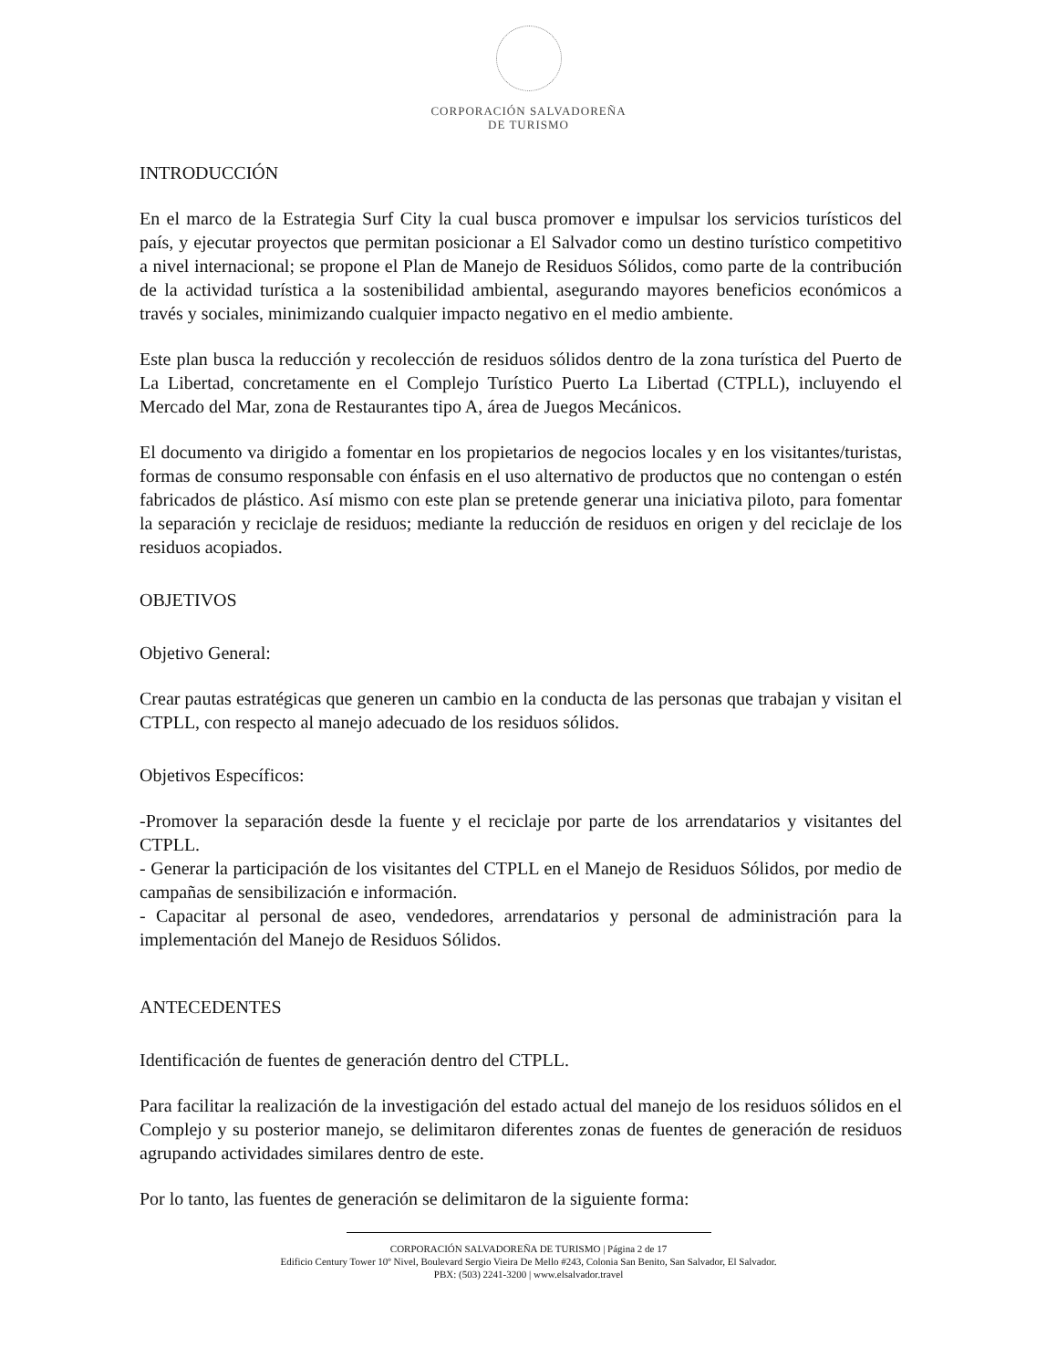CORPORACIÓN SALVADOREÑA
DE TURISMO
INTRODUCCIÓN
En el marco de la Estrategia Surf City la cual busca promover e impulsar los servicios turísticos del país, y ejecutar proyectos que permitan posicionar a El Salvador como un destino turístico competitivo a nivel internacional; se propone el Plan de Manejo de Residuos Sólidos, como parte de la contribución de la actividad turística a la sostenibilidad ambiental, asegurando mayores beneficios económicos a través y sociales, minimizando cualquier impacto negativo en el medio ambiente.
Este plan busca la reducción y recolección de residuos sólidos dentro de la zona turística del Puerto de La Libertad, concretamente en el Complejo Turístico Puerto La Libertad (CTPLL), incluyendo el Mercado del Mar, zona de Restaurantes tipo A, área de Juegos Mecánicos.
El documento va dirigido a fomentar en los propietarios de negocios locales y en los visitantes/turistas, formas de consumo responsable con énfasis en el uso alternativo de productos que no contengan o estén fabricados de plástico. Así mismo con este plan se pretende generar una iniciativa piloto, para fomentar la separación y reciclaje de residuos; mediante la reducción de residuos en origen y del reciclaje de los residuos acopiados.
OBJETIVOS
Objetivo General:
Crear pautas estratégicas que generen un cambio en la conducta de las personas que trabajan y visitan el CTPLL, con respecto al manejo adecuado de los residuos sólidos.
Objetivos Específicos:
-Promover la separación desde la fuente y el reciclaje por parte de los arrendatarios y visitantes del CTPLL.
- Generar la participación de los visitantes del CTPLL en el Manejo de Residuos Sólidos, por medio de campañas de sensibilización e información.
- Capacitar al personal de aseo, vendedores, arrendatarios y personal de administración para la implementación del Manejo de Residuos Sólidos.
ANTECEDENTES
Identificación de fuentes de generación dentro del CTPLL.
Para facilitar la realización de la investigación del estado actual del manejo de los residuos sólidos en el Complejo y su posterior manejo, se delimitaron diferentes zonas de fuentes de generación de residuos agrupando actividades similares dentro de este.
Por lo tanto, las fuentes de generación se delimitaron de la siguiente forma:
CORPORACIÓN SALVADOREÑA DE TURISMO | Página 2 de 17
Edificio Century Tower 10º Nivel, Boulevard Sergio Vieira De Mello #243, Colonia San Benito, San Salvador, El Salvador.
PBX: (503) 2241-3200 | www.elsalvador.travel